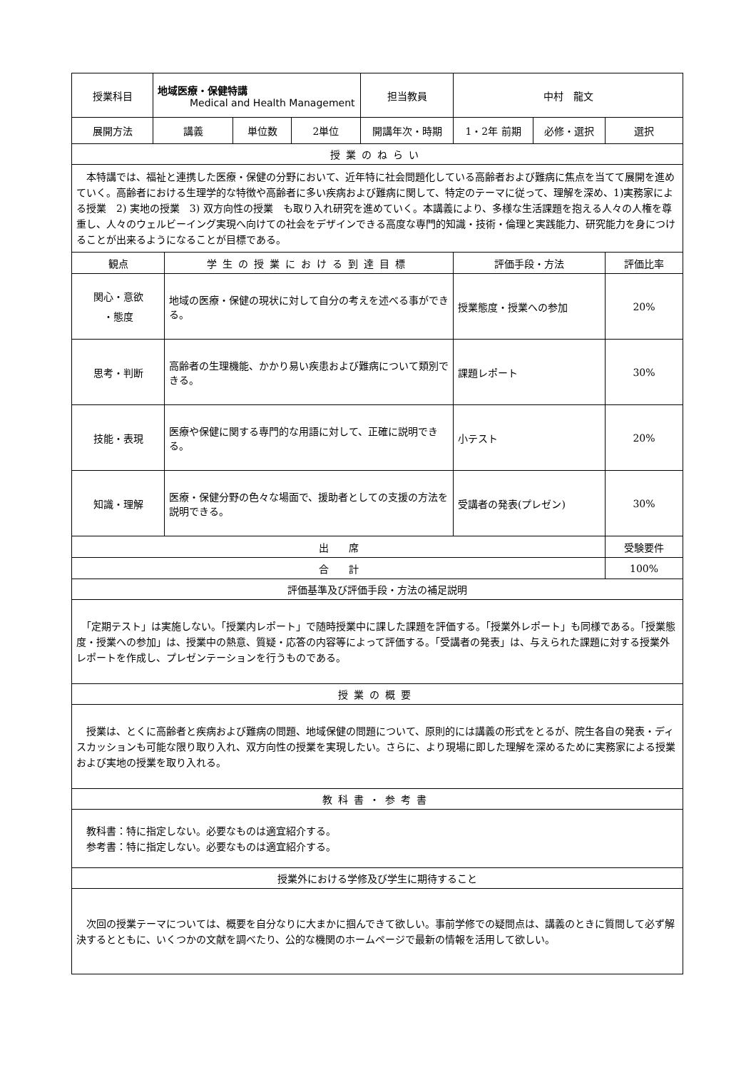| 授業科目 | 地域医療・保健特講 Medical and Health Management | | | | 担当教員 | 中村 龍文 | | |
| 展開方法 | 講義 | | 単位数 | 2単位 | 開講年次・時期 | 1・2年 前期 | 必修・選択 | 選択 |
| 授業のねらい | | | | | | | | |
| 本特講では、福祉と連携した医療・保健の分野において、近年特に社会問題化している高齢者および難病に焦点を当てて展開を進めていく。高齢者における生理学的な特徴や高齢者に多い疾病および難病に関して、特定のテーマに従って、理解を深め、1)実務家による授業 2) 実地の授業 3) 双方向性の授業 も取り入れ研究を進めていく。本講義により、多様な生活課題を抱える人々の人権を尊重し、人々のウェルビーイング実現へ向けての社会をデザインできる高度な専門的知識・技術・倫理と実践能力、研究能力を身につけることが出来るようになることが目標である。 | | | | | | | | |
| 観点 | | 学生の授業における到達目標 | | | | 評価手段・方法 | | 評価比率 |
| 関心・意欲 ・態度 | | 地域の医療・保健の現状に対して自分の考えを述べる事ができる。 | | | | 授業態度・授業への参加 | | 20% |
| 思考・判断 | | 高齢者の生理機能、かかり易い疾患および難病について類別できる。 | | | | 課題レポート | | 30% |
| 技能・表現 | | 医療や保健に関する専門的な用語に対して、正確に説明できる。 | | | | 小テスト | | 20% |
| 知識・理解 | | 医療・保健分野の色々な場面で、援助者としての支援の方法を説明できる。 | | | | 受講者の発表(プレゼン) | | 30% |
| 出 席 | | | | | | | | 受験要件 |
| 合 計 | | | | | | | | 100% |
| 評価基準及び評価手段・方法の補足説明 | | | | | | | | |
| 「定期テスト」は実施しない。「授業内レポート」で随時授業中に課した課題を評価する。「授業外レポート」も同様である。「授業態度・授業への参加」は、授業中の熱意、質疑・応答の内容等によって評価する。「受講者の発表」は、与えられた課題に対する授業外レポートを作成し、プレゼンテーションを行うものである。 | | | | | | | | |
| 授業の概要 | | | | | | | | |
| 授業は、とくに高齢者と疾病および難病の問題、地域保健の問題について、原則的には講義の形式をとるが、院生各自の発表・ディスカッションも可能な限り取り入れ、双方向性の授業を実現したい。さらに、より現場に即した理解を深めるために実務家による授業および実地の授業を取り入れる。 | | | | | | | | |
| 教科書・参考書 | | | | | | | | |
| 教科書：特に指定しない。必要なものは適宜紹介する。 参考書：特に指定しない。必要なものは適宜紹介する。 | | | | | | | | |
| 授業外における学修及び学生に期待すること | | | | | | | | |
| 次回の授業テーマについては、概要を自分なりに大まかに掴んできて欲しい。事前学修での疑問点は、講義のときに質問して必ず解決するとともに、いくつかの文献を調べたり、公的な機関のホームページで最新の情報を活用して欲しい。 | | | | | | | | |